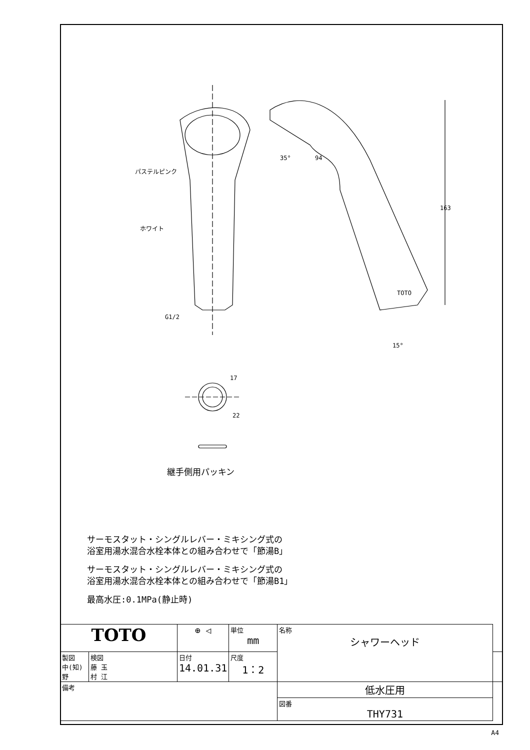パステルピンク
ホワイト
G1/2
35°
94
163
15°
TOTO
17
22
継手側用パッキン
サーモスタット・シングルレバー・ミキシング式の
浴室用湯水混合水栓本体との組み合わせで「節湯B」
サーモスタット・シングルレバー・ミキシング式の
浴室用湯水混合水栓本体との組み合わせで「節湯B1」
最高水圧:0.1MPa(静止時)
| TOTO | | ⊕ ◁ | 単位 mm | 名称 シャワーヘッド | |
| 製図 中(知) 野 | 検図 藤 玉 村 江 | 日付 14.01.31 | 尺度 1：2 | | |
| 備考 | | | | 低水圧用 | |
| | | | | 図番 THY731 | |
A4